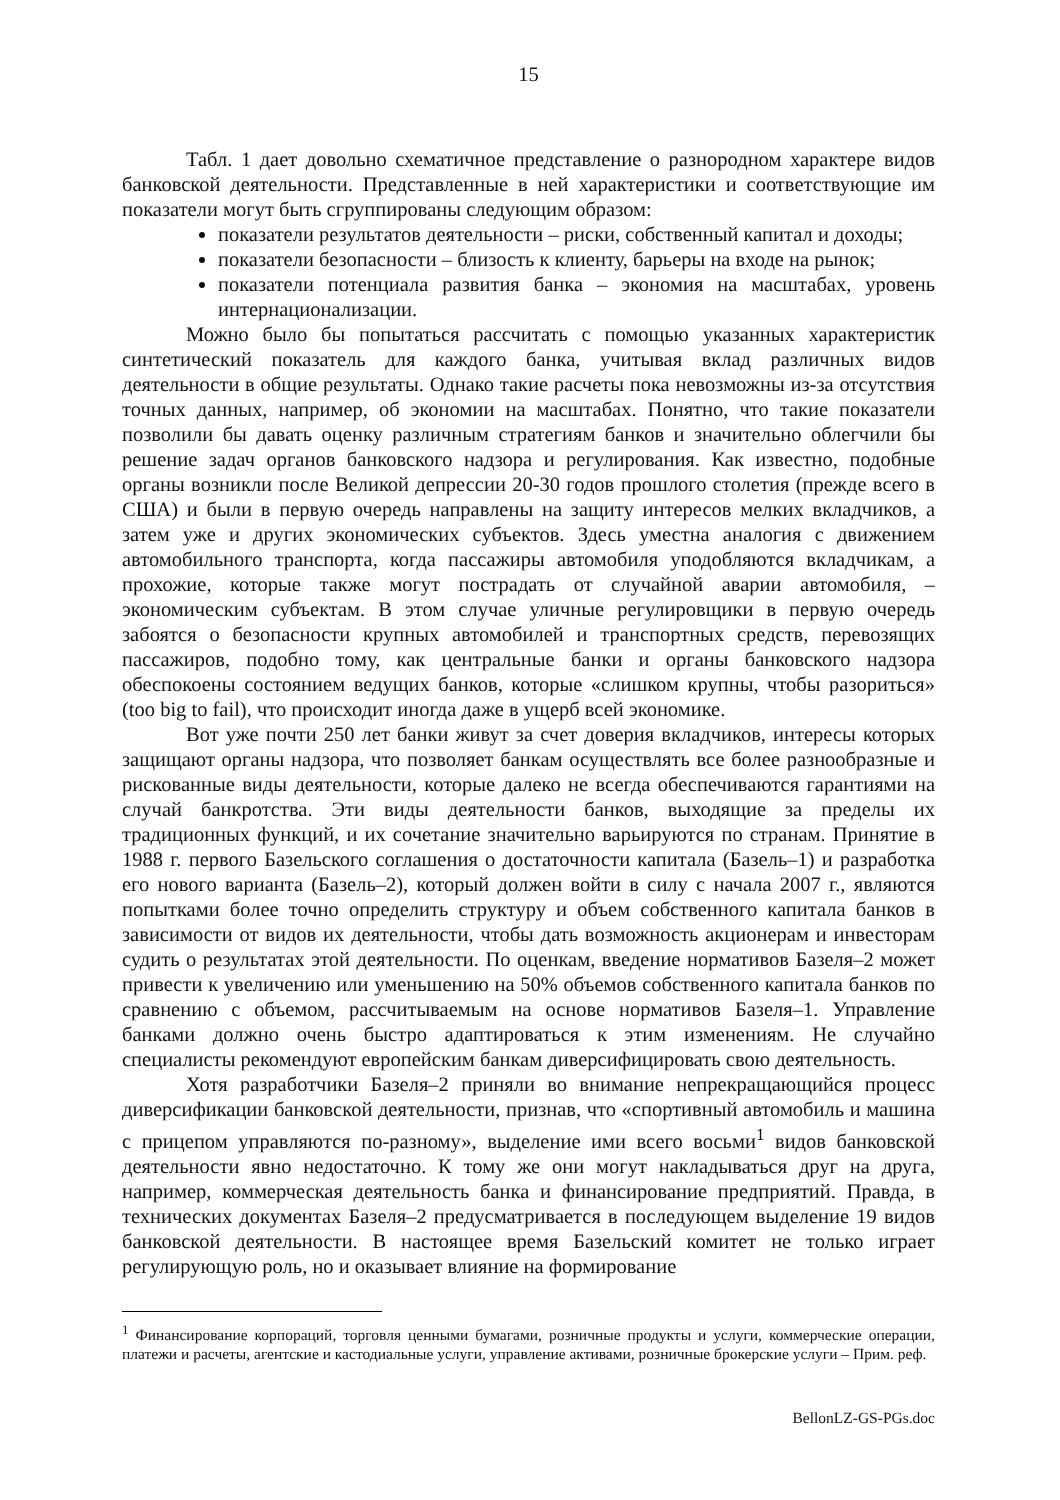15
Табл. 1 дает довольно схематичное представление о разнородном характере видов банковской деятельности. Представленные в ней характеристики и соответствующие им показатели могут быть сгруппированы следующим образом:
показатели результатов деятельности – риски, собственный капитал и доходы;
показатели безопасности – близость к клиенту, барьеры на входе на рынок;
показатели потенциала развития банка – экономия на масштабах, уровень интернационализации.
Можно было бы попытаться рассчитать с помощью указанных характеристик синтетический показатель для каждого банка, учитывая вклад различных видов деятельности в общие результаты. Однако такие расчеты пока невозможны из-за отсутствия точных данных, например, об экономии на масштабах. Понятно, что такие показатели позволили бы давать оценку различным стратегиям банков и значительно облегчили бы решение задач органов банковского надзора и регулирования. Как известно, подобные органы возникли после Великой депрессии 20-30 годов прошлого столетия (прежде всего в США) и были в первую очередь направлены на защиту интересов мелких вкладчиков, а затем уже и других экономических субъектов. Здесь уместна аналогия с движением автомобильного транспорта, когда пассажиры автомобиля уподобляются вкладчикам, а прохожие, которые также могут пострадать от случайной аварии автомобиля, – экономическим субъектам. В этом случае уличные регулировщики в первую очередь забоятся о безопасности крупных автомобилей и транспортных средств, перевозящих пассажиров, подобно тому, как центральные банки и органы банковского надзора обеспокоены состоянием ведущих банков, которые «слишком крупны, чтобы разориться» (too big to fail), что происходит иногда даже в ущерб всей экономике.
Вот уже почти 250 лет банки живут за счет доверия вкладчиков, интересы которых защищают органы надзора, что позволяет банкам осуществлять все более разнообразные и рискованные виды деятельности, которые далеко не всегда обеспечиваются гарантиями на случай банкротства. Эти виды деятельности банков, выходящие за пределы их традиционных функций, и их сочетание значительно варьируются по странам. Принятие в 1988 г. первого Базельского соглашения о достаточности капитала (Базель–1) и разработка его нового варианта (Базель–2), который должен войти в силу с начала 2007 г., являются попытками более точно определить структуру и объем собственного капитала банков в зависимости от видов их деятельности, чтобы дать возможность акционерам и инвесторам судить о результатах этой деятельности. По оценкам, введение нормативов Базеля–2 может привести к увеличению или уменьшению на 50% объемов собственного капитала банков по сравнению с объемом, рассчитываемым на основе нормативов Базеля–1. Управление банками должно очень быстро адаптироваться к этим изменениям. Не случайно специалисты рекомендуют европейским банкам диверсифицировать свою деятельность.
Хотя разработчики Базеля–2 приняли во внимание непрекращающийся процесс диверсификации банковской деятельности, признав, что «спортивный автомобиль и машина с прицепом управляются по-разному», выделение ими всего восьми<sup>1</sup> видов банковской деятельности явно недостаточно. К тому же они могут накладываться друг на друга, например, коммерческая деятельность банка и финансирование предприятий. Правда, в технических документах Базеля–2 предусматривается в последующем выделение 19 видов банковской деятельности. В настоящее время Базельский комитет не только играет регулирующую роль, но и оказывает влияние на формирование
<sup>1</sup> Финансирование корпораций, торговля ценными бумагами, розничные продукты и услуги, коммерческие операции, платежи и расчеты, агентские и кастодиальные услуги, управление активами, розничные брокерские услуги – Прим. реф.
BellonLZ-GS-PGs.doc